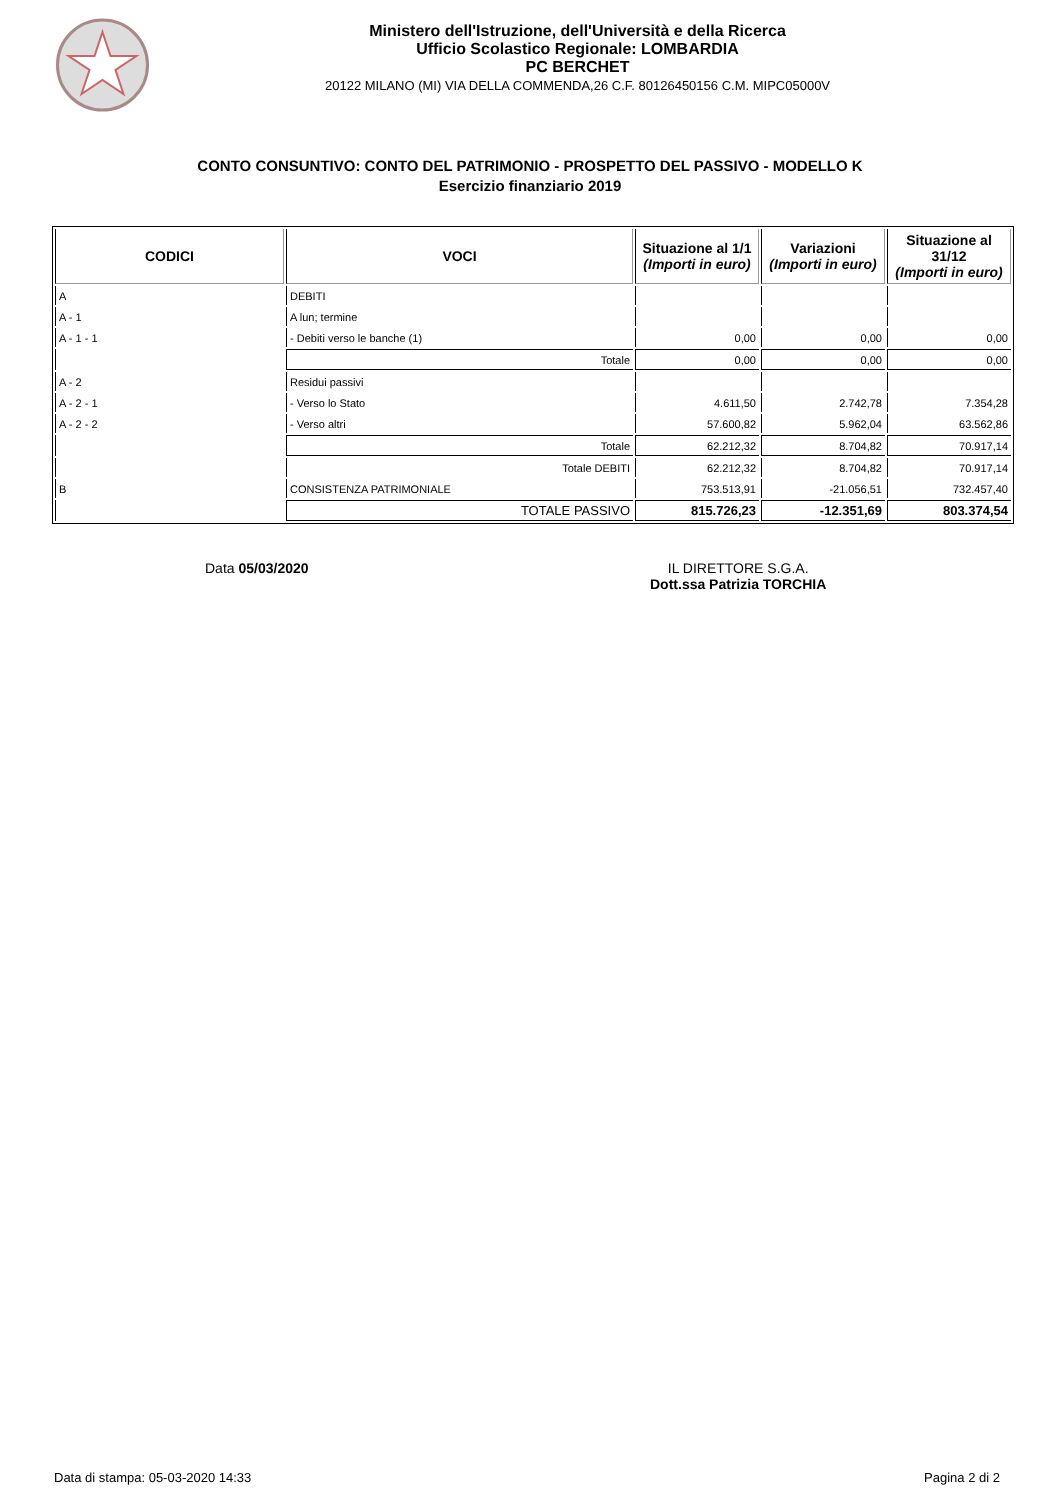Ministero dell'Istruzione, dell'Università e della Ricerca
Ufficio Scolastico Regionale: LOMBARDIA
PC BERCHET
20122 MILANO (MI) VIA DELLA COMMENDA,26 C.F. 80126450156 C.M. MIPC05000V
CONTO CONSUNTIVO: CONTO DEL PATRIMONIO - PROSPETTO DEL PASSIVO - MODELLO K
Esercizio finanziario 2019
| CODICI | VOCI | Situazione al 1/1 (Importi in euro) | Variazioni (Importi in euro) | Situazione al 31/12 (Importi in euro) |
| --- | --- | --- | --- | --- |
| A | DEBITI | | | |
| A - 1 | A lun; termine | | | |
| A - 1 - 1 | - Debiti verso le banche (1) | 0,00 | 0,00 | 0,00 |
| | Totale | 0,00 | 0,00 | 0,00 |
| A - 2 | Residui passivi | | | |
| A - 2 - 1 | - Verso lo Stato | 4.611,50 | 2.742,78 | 7.354,28 |
| A - 2 - 2 | - Verso altri | 57.600,82 | 5.962,04 | 63.562,86 |
| | Totale | 62.212,32 | 8.704,82 | 70.917,14 |
| | Totale DEBITI | 62.212,32 | 8.704,82 | 70.917,14 |
| B | CONSISTENZA PATRIMONIALE | 753.513,91 | -21.056,51 | 732.457,40 |
| | TOTALE PASSIVO | 815.726,23 | -12.351,69 | 803.374,54 |
Data 05/03/2020 IL DIRETTORE S.G.A.
Dott.ssa Patrizia TORCHIA
Data di stampa: 05-03-2020 14:33 Pagina 2 di 2